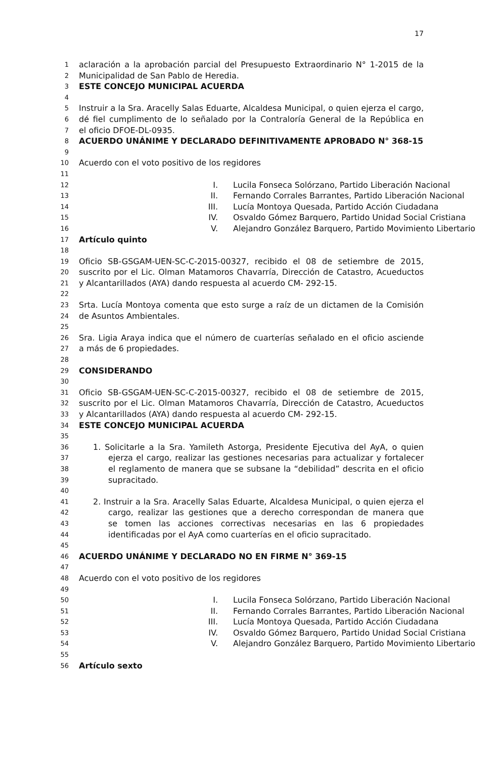17
1 aclaración a la aprobación parcial del Presupuesto Extraordinario N° 1-2015 de la
2 Municipalidad de San Pablo de Heredia.
3 ESTE CONCEJO MUNICIPAL ACUERDA
4
5 Instruir a la Sra. Aracelly Salas Eduarte, Alcaldesa Municipal, o quien ejerza el cargo,
6 dé fiel cumplimento de lo señalado por la Contraloría General de la República en
7 el oficio DFOE-DL-0935.
8 ACUERDO UNÁNIME Y DECLARADO DEFINITIVAMENTE APROBADO N° 368-15
9
10 Acuerdo con el voto positivo de los regidores
11
12 I. Lucila Fonseca Solórzano, Partido Liberación Nacional
13 II. Fernando Corrales Barrantes, Partido Liberación Nacional
14 III. Lucía Montoya Quesada, Partido Acción Ciudadana
15 IV. Osvaldo Gómez Barquero, Partido Unidad Social Cristiana
16 V. Alejandro González Barquero, Partido Movimiento Libertario
17 Artículo quinto
18
19 Oficio SB-GSGAM-UEN-SC-C-2015-00327, recibido el 08 de setiembre de 2015,
20 suscrito por el Lic. Olman Matamoros Chavarría, Dirección de Catastro, Acueductos
21 y Alcantarillados (AYA) dando respuesta al acuerdo CM- 292-15.
22
23 Srta. Lucía Montoya comenta que esto surge a raíz de un dictamen de la Comisión
24 de Asuntos Ambientales.
25
26 Sra. Ligia Araya indica que el número de cuarterías señalado en el oficio asciende
27 a más de 6 propiedades.
28
29 CONSIDERANDO
30
31 Oficio SB-GSGAM-UEN-SC-C-2015-00327, recibido el 08 de setiembre de 2015,
32 suscrito por el Lic. Olman Matamoros Chavarría, Dirección de Catastro, Acueductos
33 y Alcantarillados (AYA) dando respuesta al acuerdo CM- 292-15.
34 ESTE CONCEJO MUNICIPAL ACUERDA
35
36 1. Solicitarle a la Sra. Yamileth Astorga, Presidente Ejecutiva del AyA, o quien
37 ejerza el cargo, realizar las gestiones necesarias para actualizar y fortalecer
38 el reglamento de manera que se subsane la “debilidad” descrita en el oficio
39 supracitado.
40
41 2. Instruir a la Sra. Aracelly Salas Eduarte, Alcaldesa Municipal, o quien ejerza el
42 cargo, realizar las gestiones que a derecho correspondan de manera que
43 se tomen las acciones correctivas necesarias en las 6 propiedades
44 identificadas por el AyA como cuarterías en el oficio supracitado.
45
46 ACUERDO UNÁNIME Y DECLARADO NO EN FIRME N° 369-15
47
48 Acuerdo con el voto positivo de los regidores
49
50 I. Lucila Fonseca Solórzano, Partido Liberación Nacional
51 II. Fernando Corrales Barrantes, Partido Liberación Nacional
52 III. Lucía Montoya Quesada, Partido Acción Ciudadana
53 IV. Osvaldo Gómez Barquero, Partido Unidad Social Cristiana
54 V. Alejandro González Barquero, Partido Movimiento Libertario
55
56 Artículo sexto